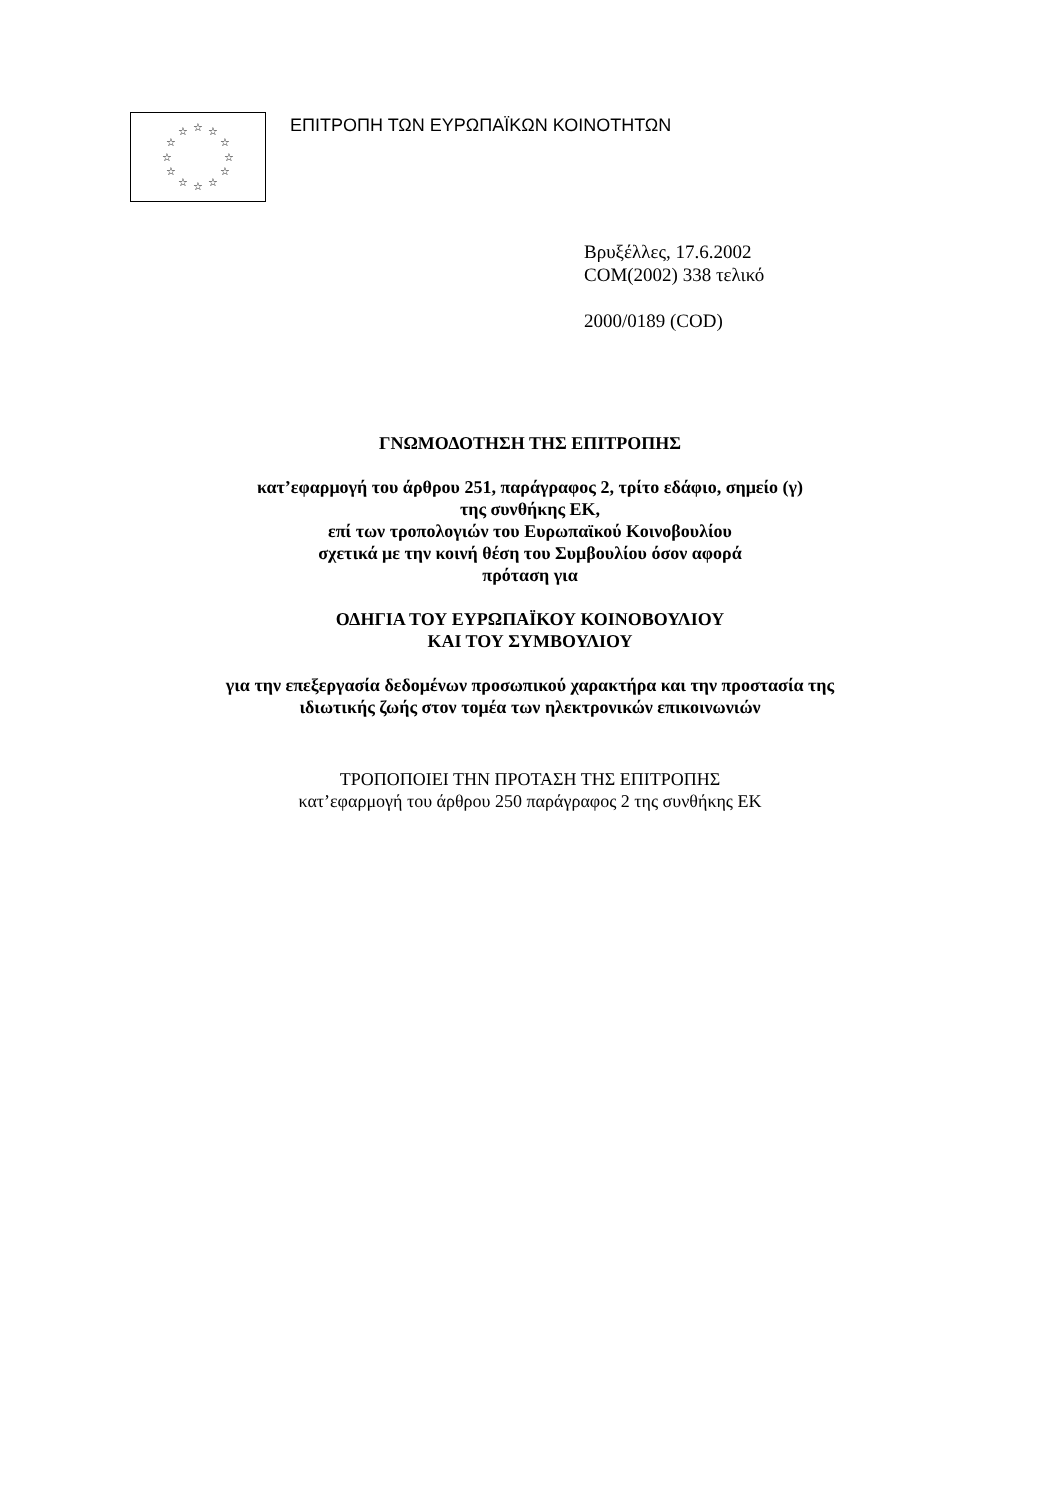☆
☆
☆
☆
☆
☆
☆
☆
☆
☆
☆
☆
ΕΠΙΤΡΟΠΗ ΤΩΝ ΕΥΡΩΠΑΪΚΩΝ ΚΟΙΝΟΤΗΤΩΝ
Βρυξέλλες, 17.6.2002
COM(2002) 338 τελικό
2000/0189 (COD)
ΓΝΩΜΟΔΟΤΗΣΗ ΤΗΣ ΕΠΙΤΡΟΠΗΣ
κατ’εφαρμογή του άρθρου 251, παράγραφος 2, τρίτο εδάφιο, σημείο (γ)
της συνθήκης ΕΚ,
επί των τροπολογιών του Ευρωπαϊκού Κοινοβουλίου
σχετικά με την κοινή θέση του Συμβουλίου όσον αφορά
πρόταση για
ΟΔΗΓΙΑ ΤΟΥ ΕΥΡΩΠΑΪΚΟΥ ΚΟΙΝΟΒΟΥΛΙΟΥ
ΚΑΙ ΤΟΥ ΣΥΜΒΟΥΛΙΟΥ
για την επεξεργασία δεδομένων προσωπικού χαρακτήρα και την προστασία της
ιδιωτικής ζωής στον τομέα των ηλεκτρονικών επικοινωνιών
ΤΡΟΠΟΠΟΙΕΙ ΤΗΝ ΠΡΟΤΑΣΗ ΤΗΣ ΕΠΙΤΡΟΠΗΣ
κατ’εφαρμογή του άρθρου 250 παράγραφος 2 της συνθήκης ΕΚ